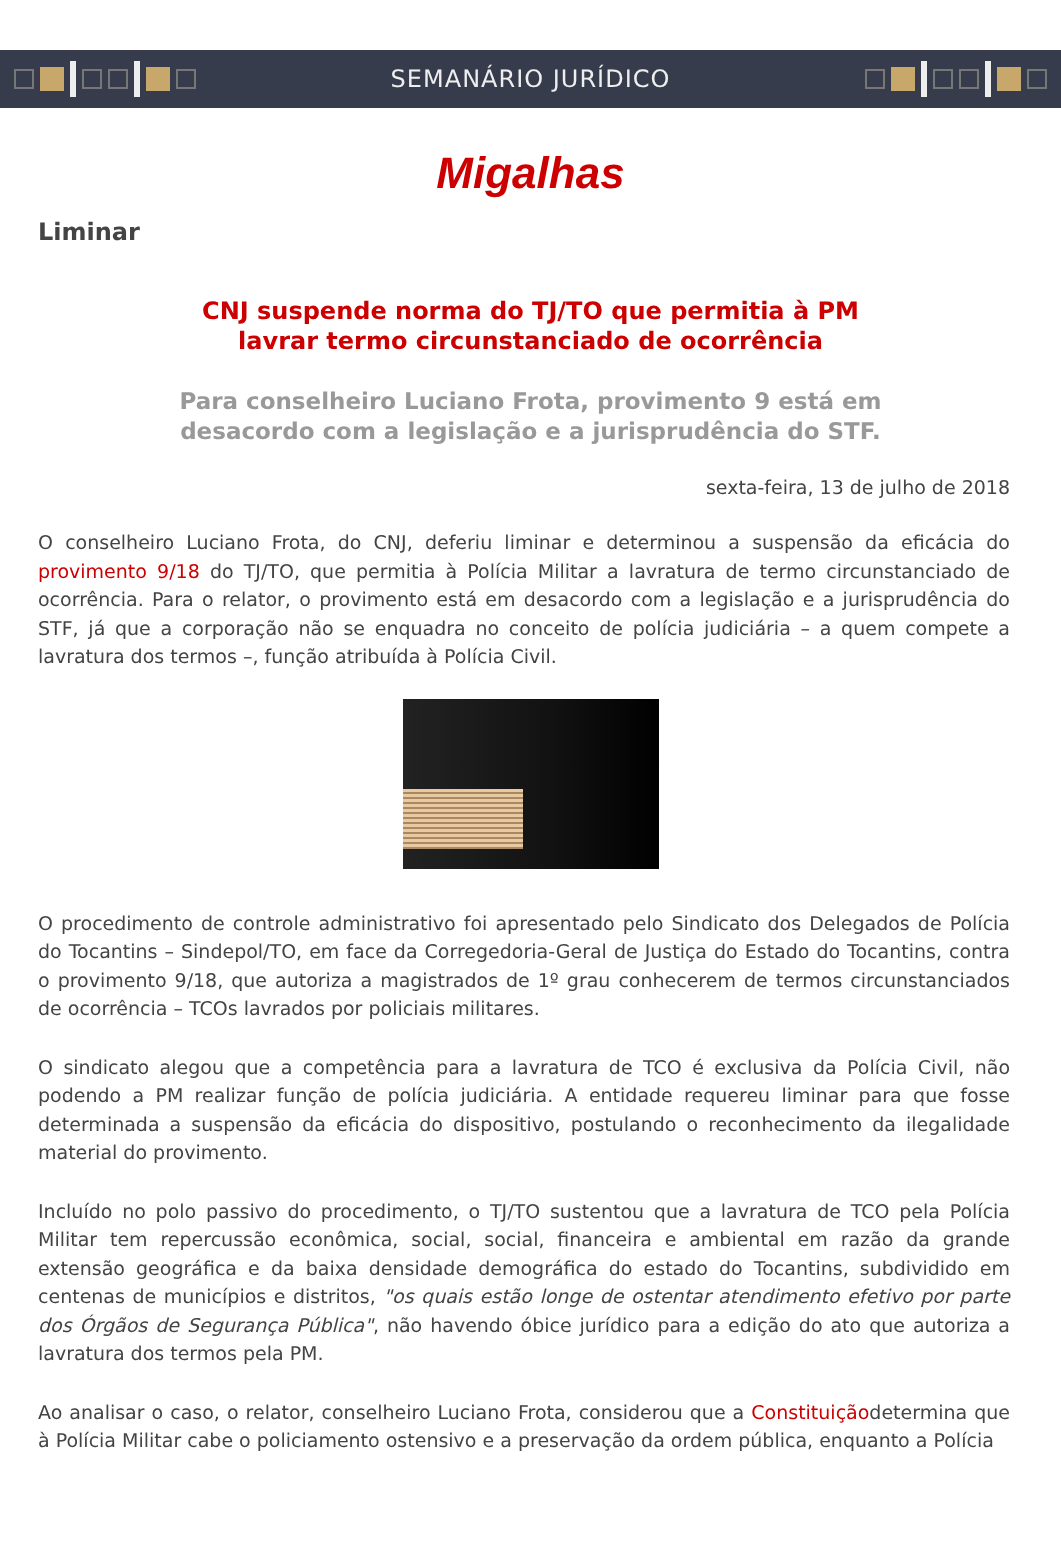SEMANÁRIO JURÍDICO
Migalhas
Liminar
CNJ suspende norma do TJ/TO que permitia à PM
lavrar termo circunstanciado de ocorrência
Para conselheiro Luciano Frota, provimento 9 está em
desacordo com a legislação e a jurisprudência do STF.
sexta-feira, 13 de julho de 2018
O conselheiro Luciano Frota, do CNJ, deferiu liminar e determinou a suspensão da eficácia do provimento 9/18 do TJ/TO, que permitia à Polícia Militar a lavratura de termo circunstanciado de ocorrência. Para o relator, o provimento está em desacordo com a legislação e a jurisprudência do STF, já que a corporação não se enquadra no conceito de polícia judiciária – a quem compete a lavratura dos termos –, função atribuída à Polícia Civil.
O procedimento de controle administrativo foi apresentado pelo Sindicato dos Delegados de Polícia do Tocantins – Sindepol/TO, em face da Corregedoria-Geral de Justiça do Estado do Tocantins, contra o provimento 9/18, que autoriza a magistrados de 1º grau conhecerem de termos circunstanciados de ocorrência – TCOs lavrados por policiais militares.
O sindicato alegou que a competência para a lavratura de TCO é exclusiva da Polícia Civil, não podendo a PM realizar função de polícia judiciária. A entidade requereu liminar para que fosse determinada a suspensão da eficácia do dispositivo, postulando o reconhecimento da ilegalidade material do provimento.
Incluído no polo passivo do procedimento, o TJ/TO sustentou que a lavratura de TCO pela Polícia Militar tem repercussão econômica, social, social, financeira e ambiental em razão da grande extensão geográfica e da baixa densidade demográfica do estado do Tocantins, subdividido em centenas de municípios e distritos, "os quais estão longe de ostentar atendimento efetivo por parte dos Órgãos de Segurança Pública", não havendo óbice jurídico para a edição do ato que autoriza a lavratura dos termos pela PM.
Ao analisar o caso, o relator, conselheiro Luciano Frota, considerou que a Constituiçãodetermina que à Polícia Militar cabe o policiamento ostensivo e a preservação da ordem pública, enquanto a Polícia